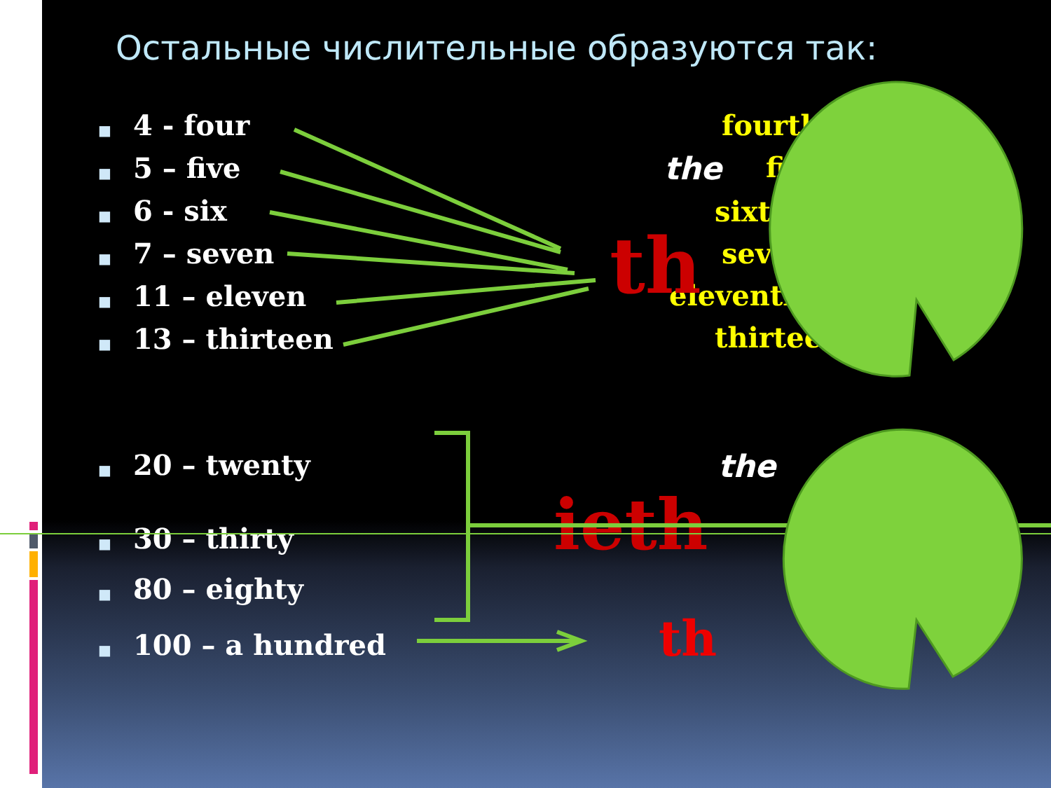Остальные числительные образуются так:
■ 4 - four
■ 5 – five
■ 6 - six
■ 7 – seven
■ 11 – eleven
■ 13 – thirteen
■ 20 – twenty
■ 30 – thirty
■ 80 – eighty
■ 100 – a hundred
fourth
the fi
sixth
seve
eleventh
thirteen
the
th
ieth
th